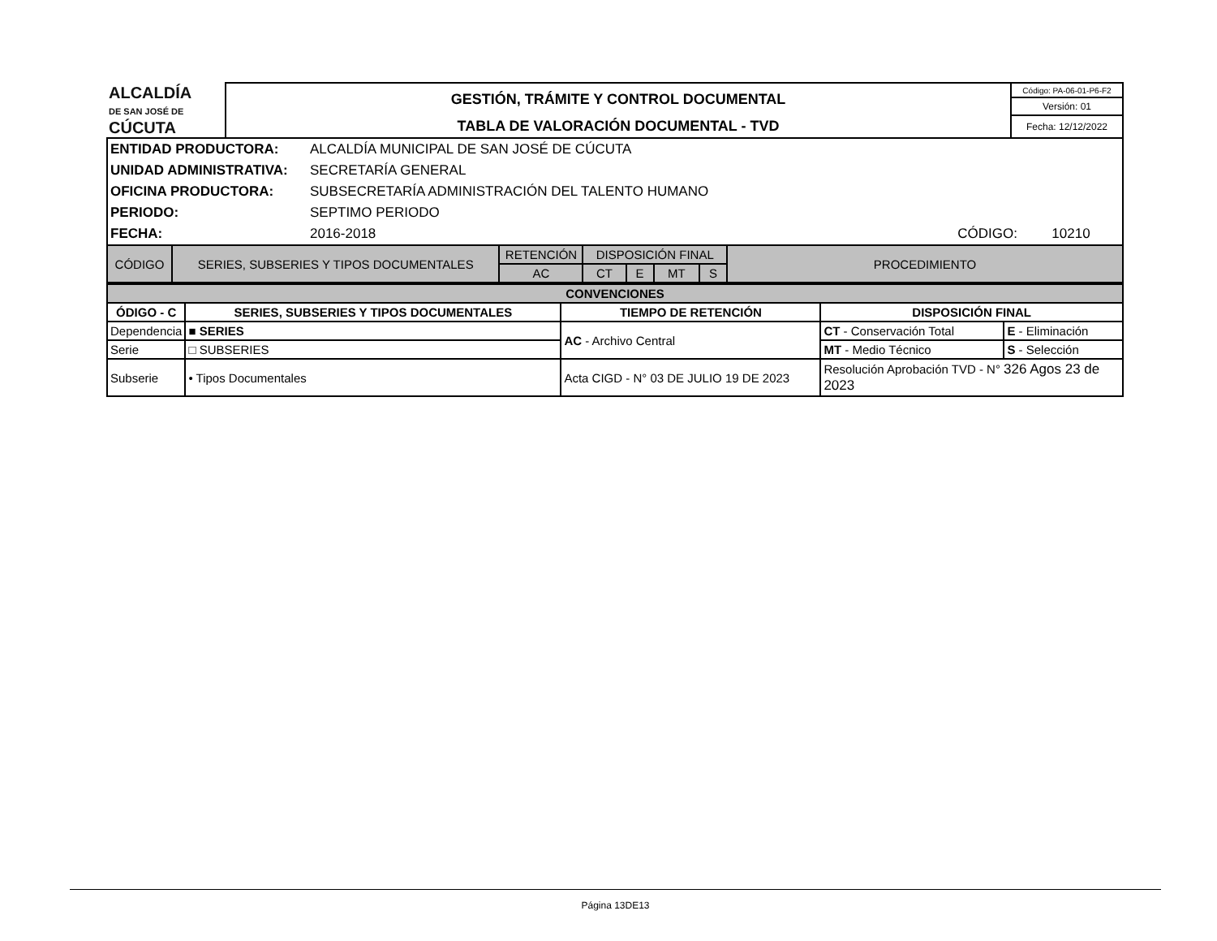| ALCALDÍA DE SAN JOSÉ DE CÚCUTA | GESTIÓN, TRÁMITE Y CONTROL DOCUMENTAL | Código: PA-06-01-P6-F2 |
| | | Versión: 01 |
| | TABLA DE VALORACIÓN DOCUMENTAL - TVD | Fecha: 12/12/2022 |
| ENTIDAD PRODUCTORA: | ALCALDÍA MUNICIPAL DE SAN JOSÉ DE CÚCUTA | | |
| UNIDAD ADMINISTRATIVA: | SECRETARÍA GENERAL | | |
| OFICINA PRODUCTORA: | SUBSECRETARÍA ADMINISTRACIÓN DEL TALENTO HUMANO | | |
| PERIODO: | SEPTIMO PERIODO | | |
| FECHA: | 2016-2018 | CÓDIGO: | 10210 |
| CÓDIGO | SERIES, SUBSERIES Y TIPOS DOCUMENTALES | RETENCIÓN | DISPOSICIÓN FINAL | | | | PROCEDIMIENTO |
| --- | --- | --- | --- | --- | --- | --- | --- |
| | | AC | CT | E | MT | S | |
| CONVENCIONES | | | | |
| --- | --- | --- | --- | --- |
| ÓDIGO - C | SERIES, SUBSERIES Y TIPOS DOCUMENTALES | TIEMPO DE RETENCIÓN | DISPOSICIÓN FINAL | |
| Dependencia | ■ SERIES | AC - Archivo Central | CT - Conservación Total | E - Eliminación |
| Serie | □ SUBSERIES | | MT - Medio Técnico | S - Selección |
| Subserie | • Tipos Documentales | Acta CIGD - N° 03 DE JULIO 19 DE 2023 | Resolución Aprobación TVD - N° 326 Agos 23 de 2023 | |
Página 13DE13